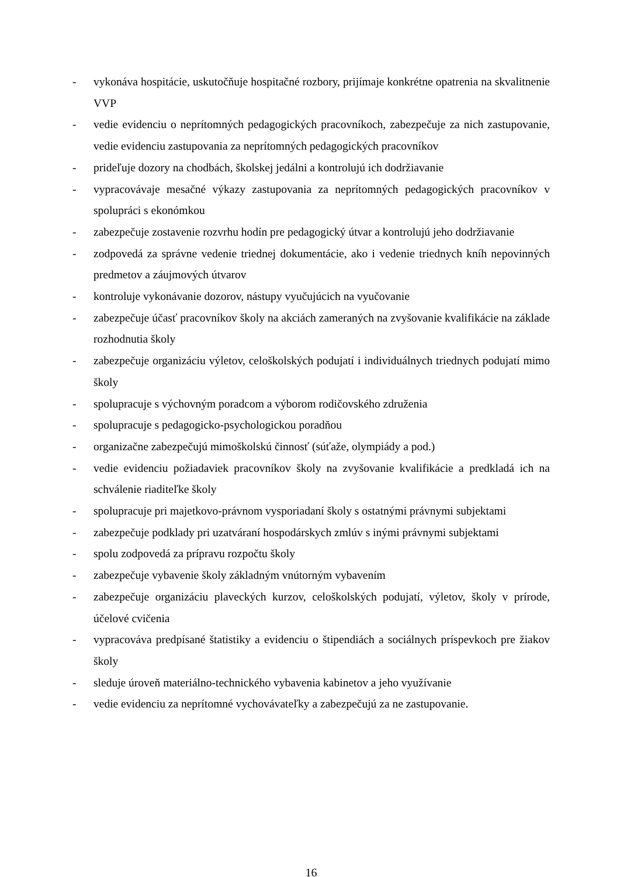- vykonáva hospitácie, uskutočňuje hospitačné rozbory, prijímaje konkrétne opatrenia na skvalitnenie VVP
- vedie evidenciu o neprítomných pedagogických pracovníkoch, zabezpečuje za nich zastupovanie, vedie evidenciu zastupovania za neprítomných pedagogických pracovníkov
- prideľuje dozory na chodbách, školskej jedálni a kontrolujú ich dodržiavanie
- vypracovávaje mesačné výkazy zastupovania za neprítomných pedagogických pracovníkov v spolupráci s ekonómkou
- zabezpečuje zostavenie rozvrhu hodín pre pedagogický útvar a kontrolujú jeho dodržiavanie
- zodpovedá za správne vedenie triednej dokumentácie, ako i vedenie triednych kníh nepovinných predmetov a záujmových útvarov
- kontroluje vykonávanie dozorov, nástupy vyučujúcich na vyučovanie
- zabezpečuje účasť pracovníkov školy na akciách zameraných na zvyšovanie kvalifikácie na základe rozhodnutia školy
- zabezpečuje organizáciu výletov, celoškolských podujatí i individuálnych triednych podujatí mimo školy
- spolupracuje s výchovným poradcom a výborom rodičovského združenia
- spolupracuje s pedagogicko-psychologickou poradňou
- organizačne zabezpečujú mimoškolskú činnosť (súťaže, olympiády a pod.)
- vedie evidenciu požiadaviek pracovníkov školy na zvyšovanie kvalifikácie a predkladá ich na schválenie riaditeľke školy
- spolupracuje pri majetkovo-právnom vysporiadaní školy s ostatnými právnymi subjektami
- zabezpečuje podklady pri uzatváraní hospodárskych zmlúv s inými právnymi subjektami
- spolu zodpovedá za prípravu rozpočtu školy
- zabezpečuje vybavenie školy základným vnútorným vybavením
- zabezpečuje organizáciu plaveckých kurzov, celoškolských podujatí, výletov, školy v prírode, účelové cvičenia
- vypracováva predpísané štatistiky a evidenciu o štipendiách a sociálnych príspevkoch pre žiakov školy
- sleduje úroveň materiálno-technického vybavenia kabinetov a jeho využívanie
- vedie evidenciu za neprítomné vychovávateľky a zabezpečujú za ne zastupovanie.
16